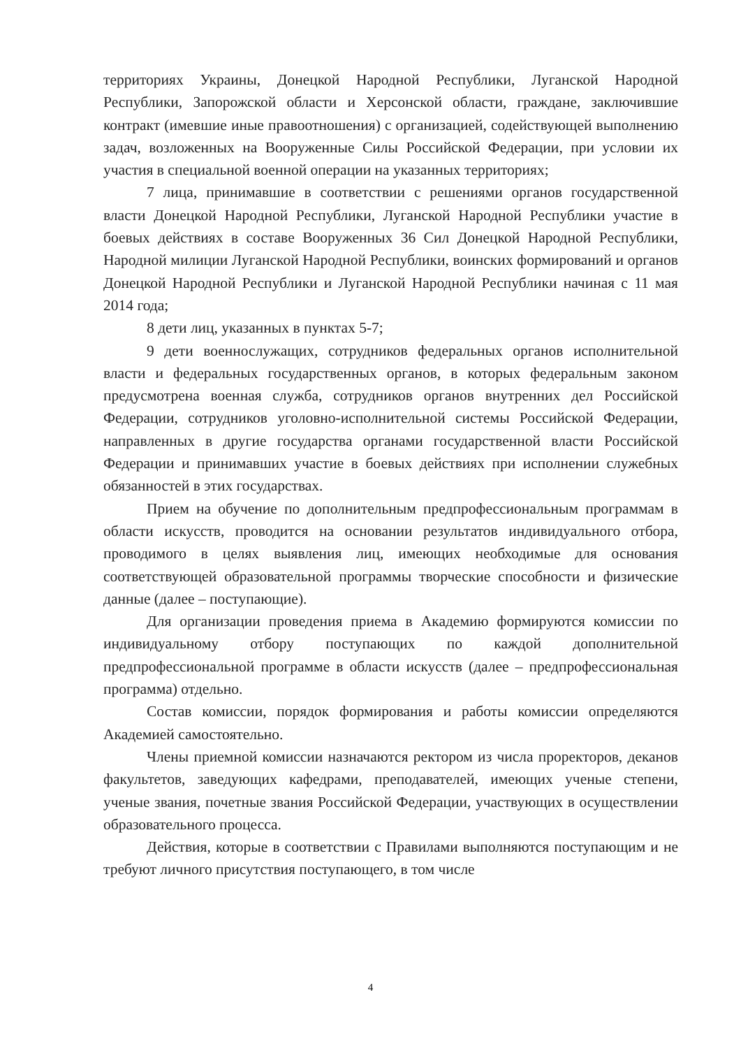территориях Украины, Донецкой Народной Республики, Луганской Народной Республики, Запорожской области и Херсонской области, граждане, заключившие контракт (имевшие иные правоотношения) с организацией, содействующей выполнению задач, возложенных на Вооруженные Силы Российской Федерации, при условии их участия в специальной военной операции на указанных территориях;
7 лица, принимавшие в соответствии с решениями органов государственной власти Донецкой Народной Республики, Луганской Народной Республики участие в боевых действиях в составе Вооруженных 36 Сил Донецкой Народной Республики, Народной милиции Луганской Народной Республики, воинских формирований и органов Донецкой Народной Республики и Луганской Народной Республики начиная с 11 мая 2014 года;
8 дети лиц, указанных в пунктах 5-7;
9 дети военнослужащих, сотрудников федеральных органов исполнительной власти и федеральных государственных органов, в которых федеральным законом предусмотрена военная служба, сотрудников органов внутренних дел Российской Федерации, сотрудников уголовно-исполнительной системы Российской Федерации, направленных в другие государства органами государственной власти Российской Федерации и принимавших участие в боевых действиях при исполнении служебных обязанностей в этих государствах.
Прием на обучение по дополнительным предпрофессиональным программам в области искусств, проводится на основании результатов индивидуального отбора, проводимого в целях выявления лиц, имеющих необходимые для основания соответствующей образовательной программы творческие способности и физические данные (далее – поступающие).
Для организации проведения приема в Академию формируются комиссии по индивидуальному отбору поступающих по каждой дополнительной предпрофессиональной программе в области искусств (далее – предпрофессиональная программа) отдельно.
Состав комиссии, порядок формирования и работы комиссии определяются Академией самостоятельно.
Члены приемной комиссии назначаются ректором из числа проректоров, деканов факультетов, заведующих кафедрами, преподавателей, имеющих ученые степени, ученые звания, почетные звания Российской Федерации, участвующих в осуществлении образовательного процесса.
Действия, которые в соответствии с Правилами выполняются поступающим и не требуют личного присутствия поступающего, в том числе
4